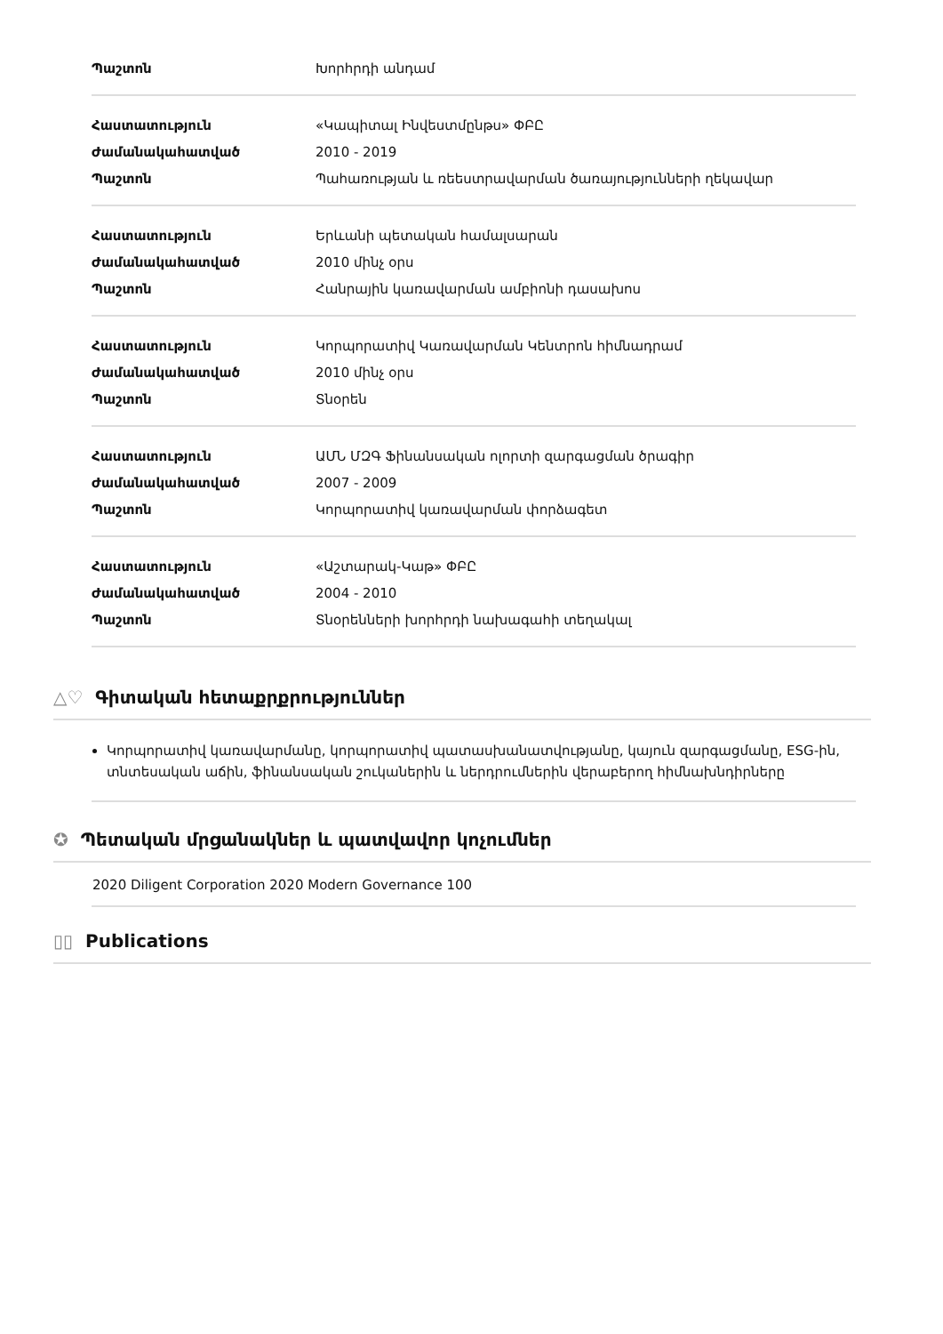| Պաշտոն | Խորհրդի անդամ |
| Հաստատություն | «Կապիտալ Ինվեստմընթս» ՓԲԸ |
| Ժամանակահատված | 2010 - 2019 |
| Պաշտոն | Պահառության և ռեեստրավարման ծառայությունների ղեկավար |
| Հաստատություն | Երևանի պետական համալսարան |
| Ժամանակահատված | 2010 մինչ օրս |
| Պաշտոն | Հանրային կառավարման ամբիոնի դասախոս |
| Հաստատություն | Կորպորատիվ Կառավարման Կենտրոն հիմնադրամ |
| Ժամանակահատված | 2010 մինչ օրս |
| Պաշտոն | Տնօրեն |
| Հաստատություն | ԱՄՆ ՄԶԳ Ֆինանսական ոլորտի զարգացման ծրագիր |
| Ժամանակահատված | 2007 - 2009 |
| Պաշտոն | Կորպորատիվ կառավարման փորձագետ |
| Հաստատություն | «Աշտարակ-Կաթ» ՓԲԸ |
| Ժամանակահատված | 2004 - 2010 |
| Պաշտոն | Տնօրենների խորհրդի նախագահի տեղակալ |
△♡ Գիտական հետաքրքրություններ
Կորպորատիվ կառավարմանը, կորպորատիվ պատասխանատվությանը, կայուն զարգացմանը, ESG-ին, տնտեսական աճին, ֆինանսական շուկաներին և ներդրումներին վերաբերող հիմնախնդիրները
✪ Պետական մրցանակներ և պատվավոր կոչումներ
2020 Diligent Corporation 2020 Modern Governance 100
▯▯ Publications